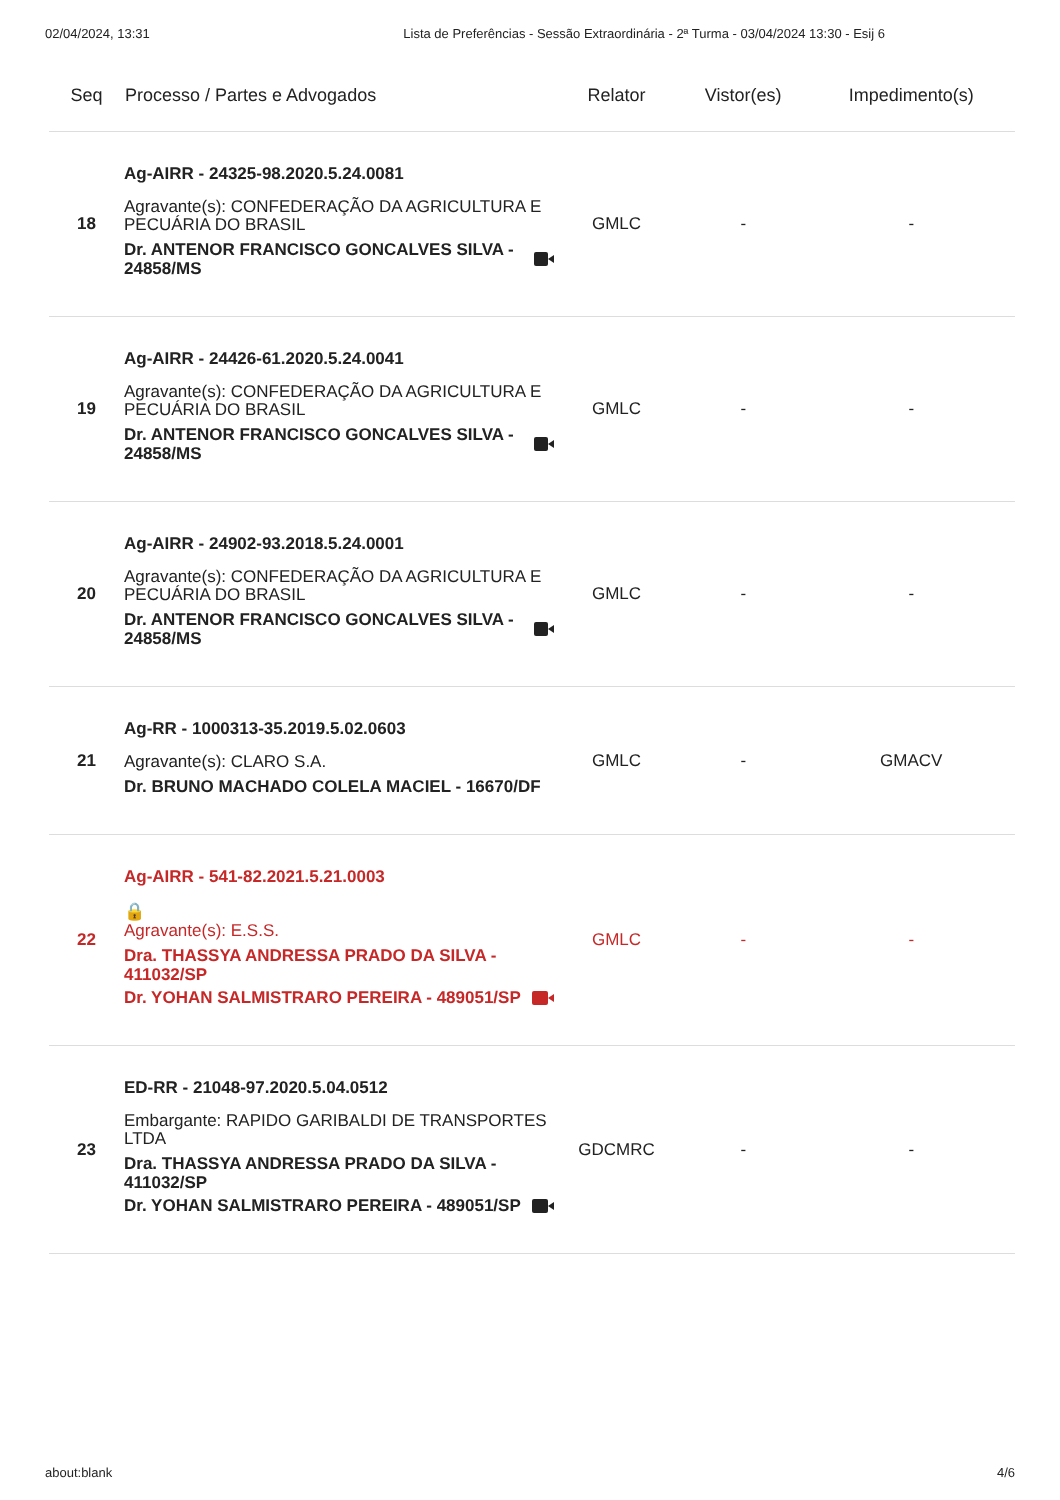02/04/2024, 13:31 Lista de Preferências - Sessão Extraordinária - 2ª Turma - 03/04/2024 13:30 - Esij 6
| Seq | Processo / Partes e Advogados | Relator | Vistor(es) | Impedimento(s) |
| --- | --- | --- | --- | --- |
| 18 | Ag-AIRR - 24325-98.2020.5.24.0081 Agravante(s): CONFEDERAÇÃO DA AGRICULTURA E PECUÁRIA DO BRASIL Dr. ANTENOR FRANCISCO GONCALVES SILVA - 24858/MS | GMLC | - | - |
| 19 | Ag-AIRR - 24426-61.2020.5.24.0041 Agravante(s): CONFEDERAÇÃO DA AGRICULTURA E PECUÁRIA DO BRASIL Dr. ANTENOR FRANCISCO GONCALVES SILVA - 24858/MS | GMLC | - | - |
| 20 | Ag-AIRR - 24902-93.2018.5.24.0001 Agravante(s): CONFEDERAÇÃO DA AGRICULTURA E PECUÁRIA DO BRASIL Dr. ANTENOR FRANCISCO GONCALVES SILVA - 24858/MS | GMLC | - | - |
| 21 | Ag-RR - 1000313-35.2019.5.02.0603 Agravante(s): CLARO S.A. Dr. BRUNO MACHADO COLELA MACIEL - 16670/DF | GMLC | - | GMACV |
| 22 | Ag-AIRR - 541-82.2021.5.21.0003 🔒 Agravante(s): E.S.S. Dra. THASSYA ANDRESSA PRADO DA SILVA - 411032/SP Dr. YOHAN SALMISTRARO PEREIRA - 489051/SP | GMLC | - | - |
| 23 | ED-RR - 21048-97.2020.5.04.0512 Embargante: RAPIDO GARIBALDI DE TRANSPORTES LTDA Dra. THASSYA ANDRESSA PRADO DA SILVA - 411032/SP Dr. YOHAN SALMISTRARO PEREIRA - 489051/SP | GDCMRC | - | - |
about:blank 4/6